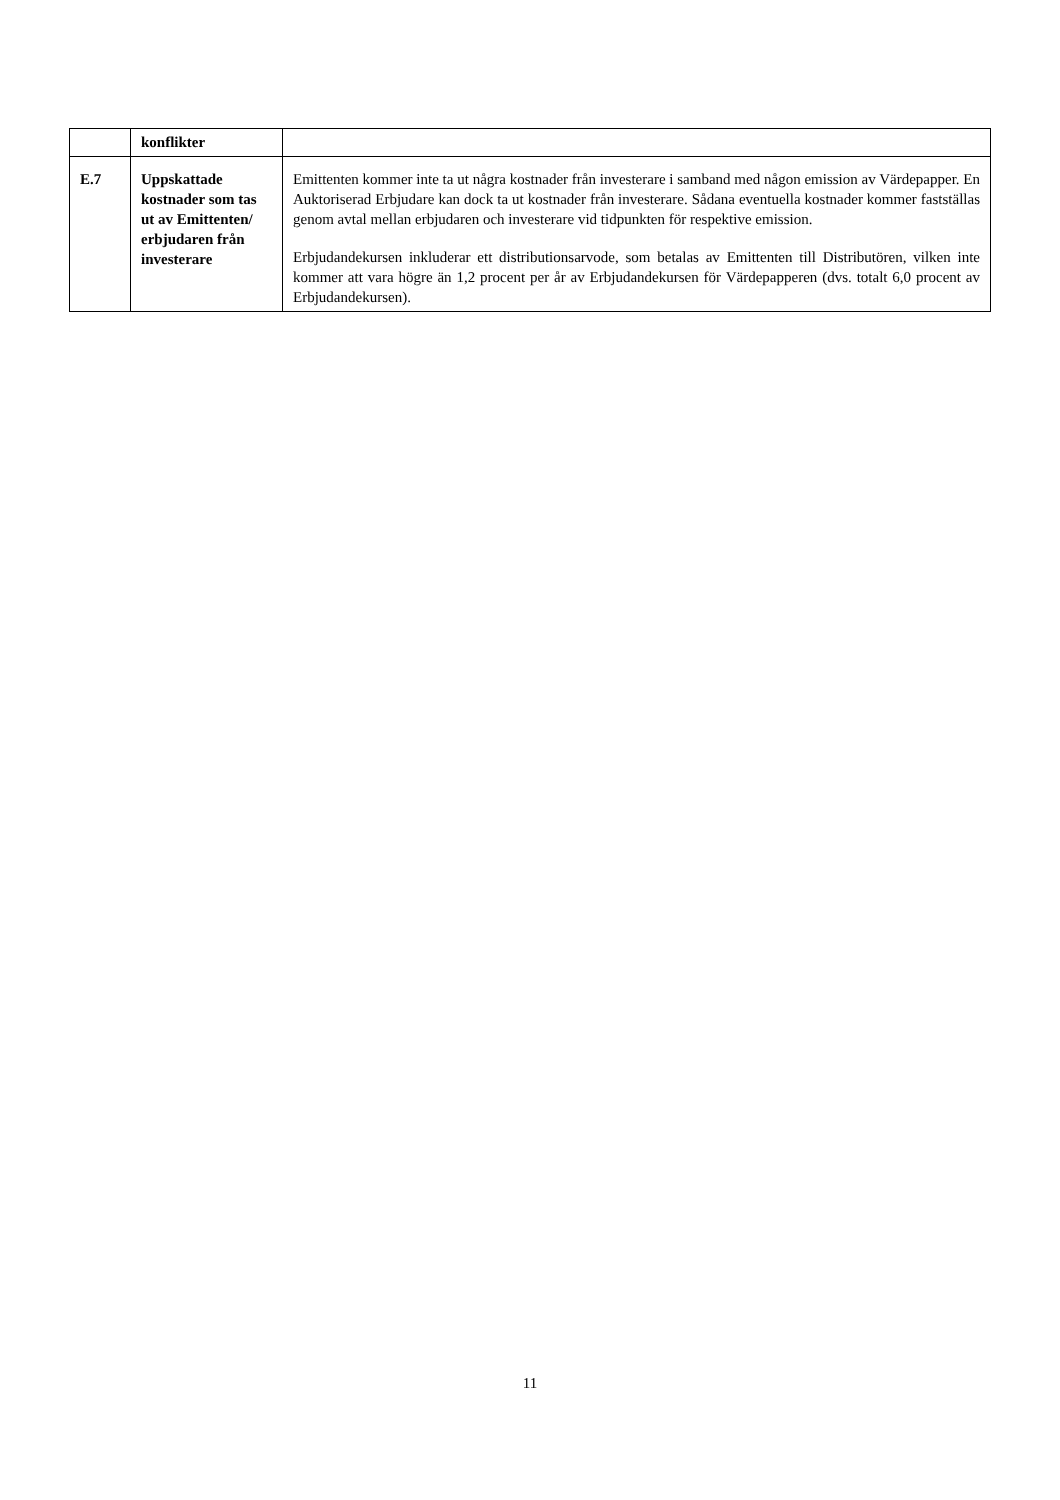| | konflikter | |
| E.7 | Uppskattade kostnader som tas ut av Emittenten/ erbjudaren från investerare | Emittenten kommer inte ta ut några kostnader från investerare i samband med någon emission av Värdepapper. En Auktoriserad Erbjudare kan dock ta ut kostnader från investerare. Sådana eventuella kostnader kommer fastställas genom avtal mellan erbjudaren och investerare vid tidpunkten för respektive emission. Erbjudandekursen inkluderar ett distributionsarvode, som betalas av Emittenten till Distributören, vilken inte kommer att vara högre än 1,2 procent per år av Erbjudandekursen för Värdepapperen (dvs. totalt 6,0 procent av Erbjudandekursen). |
11